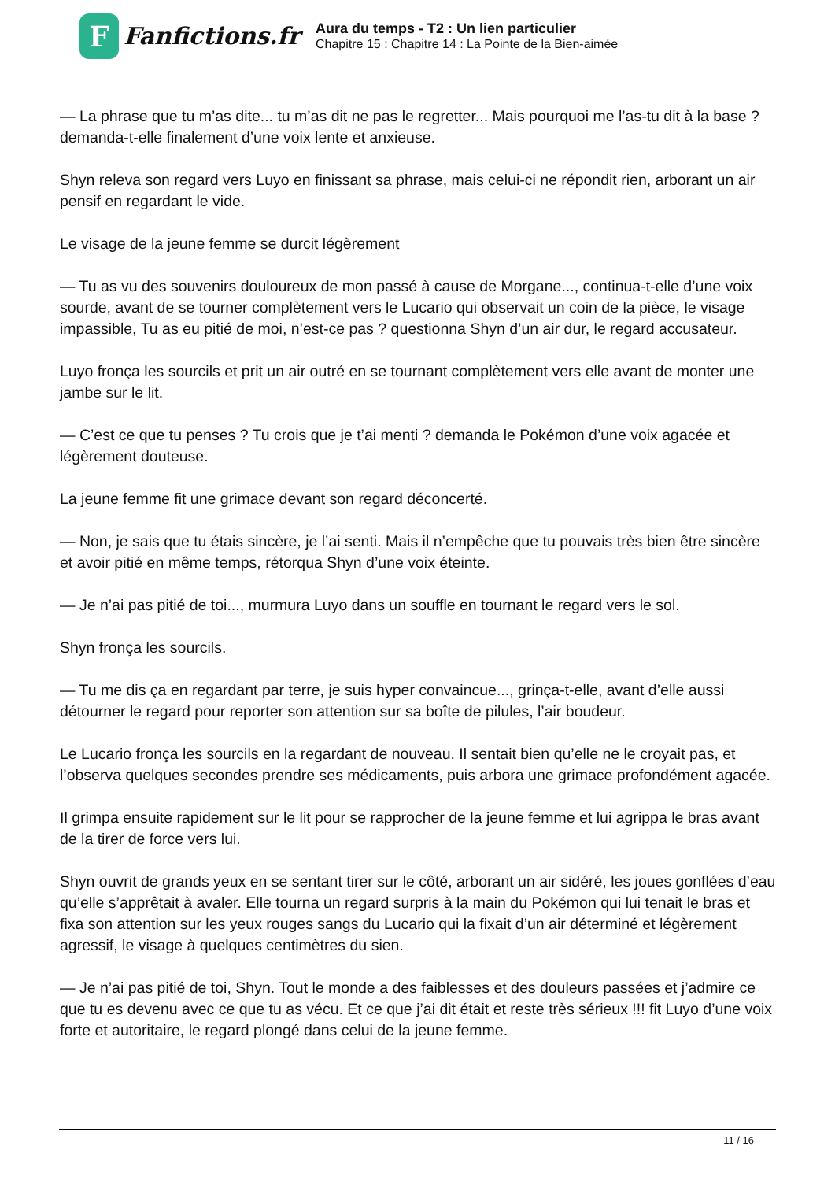F
Fanfictions.fr
Aura du temps - T2 : Un lien particulier
Chapitre 15 : Chapitre 14 : La Pointe de la Bien-aimée
— La phrase que tu m’as dite... tu m’as dit ne pas le regretter... Mais pourquoi me l’as-tu dit à la base ? demanda-t-elle finalement d’une voix lente et anxieuse.
Shyn releva son regard vers Luyo en finissant sa phrase, mais celui-ci ne répondit rien, arborant un air pensif en regardant le vide.
Le visage de la jeune femme se durcit légèrement
— Tu as vu des souvenirs douloureux de mon passé à cause de Morgane..., continua-t-elle d’une voix sourde, avant de se tourner complètement vers le Lucario qui observait un coin de la pièce, le visage impassible, Tu as eu pitié de moi, n’est-ce pas ? questionna Shyn d’un air dur, le regard accusateur.
Luyo fronça les sourcils et prit un air outré en se tournant complètement vers elle avant de monter une jambe sur le lit.
— C’est ce que tu penses ? Tu crois que je t’ai menti ? demanda le Pokémon d’une voix agacée et légèrement douteuse.
La jeune femme fit une grimace devant son regard déconcerté.
— Non, je sais que tu étais sincère, je l’ai senti. Mais il n’empêche que tu pouvais très bien être sincère et avoir pitié en même temps, rétorqua Shyn d’une voix éteinte.
— Je n’ai pas pitié de toi..., murmura Luyo dans un souffle en tournant le regard vers le sol.
Shyn fronça les sourcils.
— Tu me dis ça en regardant par terre, je suis hyper convaincue..., grinça-t-elle, avant d’elle aussi détourner le regard pour reporter son attention sur sa boîte de pilules, l’air boudeur.
Le Lucario fronça les sourcils en la regardant de nouveau. Il sentait bien qu’elle ne le croyait pas, et l’observa quelques secondes prendre ses médicaments, puis arbora une grimace profondément agacée.
Il grimpa ensuite rapidement sur le lit pour se rapprocher de la jeune femme et lui agrippa le bras avant de la tirer de force vers lui.
Shyn ouvrit de grands yeux en se sentant tirer sur le côté, arborant un air sidéré, les joues gonflées d’eau qu’elle s’apprêtait à avaler. Elle tourna un regard surpris à la main du Pokémon qui lui tenait le bras et fixa son attention sur les yeux rouges sangs du Lucario qui la fixait d’un air déterminé et légèrement agressif, le visage à quelques centimètres du sien.
— Je n’ai pas pitié de toi, Shyn. Tout le monde a des faiblesses et des douleurs passées et j’admire ce que tu es devenu avec ce que tu as vécu. Et ce que j’ai dit était et reste très sérieux !!! fit Luyo d’une voix forte et autoritaire, le regard plongé dans celui de la jeune femme.
11 / 16